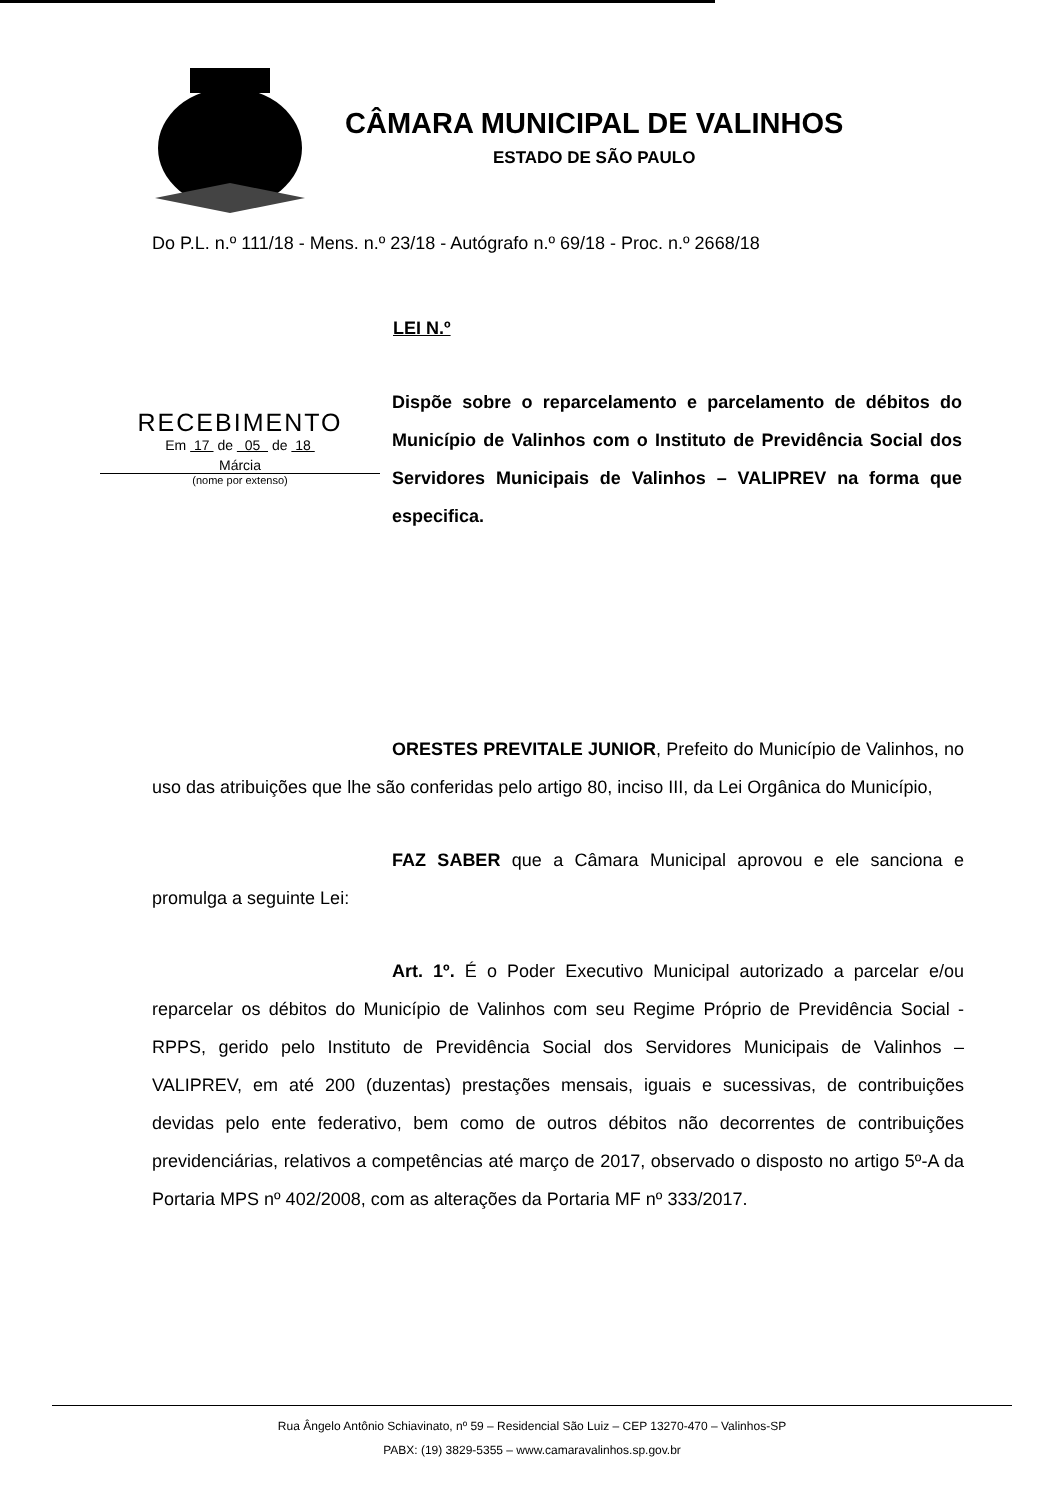CÂMARA MUNICIPAL DE VALINHOS
ESTADO DE SÃO PAULO
Do P.L. n.º 111/18 - Mens. n.º 23/18 - Autógrafo n.º 69/18 - Proc. n.º 2668/18
LEI N.º
RECEBIMENTO
Em 17 de 05 de 18
Márcia
(nome por extenso)
Dispõe sobre o reparcelamento e parcelamento de débitos do Município de Valinhos com o Instituto de Previdência Social dos Servidores Municipais de Valinhos – VALIPREV na forma que especifica.
ORESTES PREVITALE JUNIOR, Prefeito do Município de Valinhos, no uso das atribuições que lhe são conferidas pelo artigo 80, inciso III, da Lei Orgânica do Município,
FAZ SABER que a Câmara Municipal aprovou e ele sanciona e promulga a seguinte Lei:
Art. 1º. É o Poder Executivo Municipal autorizado a parcelar e/ou reparcelar os débitos do Município de Valinhos com seu Regime Próprio de Previdência Social - RPPS, gerido pelo Instituto de Previdência Social dos Servidores Municipais de Valinhos – VALIPREV, em até 200 (duzentas) prestações mensais, iguais e sucessivas, de contribuições devidas pelo ente federativo, bem como de outros débitos não decorrentes de contribuições previdenciárias, relativos a competências até março de 2017, observado o disposto no artigo 5º-A da Portaria MPS nº 402/2008, com as alterações da Portaria MF nº 333/2017.
Rua Ângelo Antônio Schiavinato, nº 59 – Residencial São Luiz – CEP 13270-470 – Valinhos-SP
PABX: (19) 3829-5355 – www.camaravalinhos.sp.gov.br